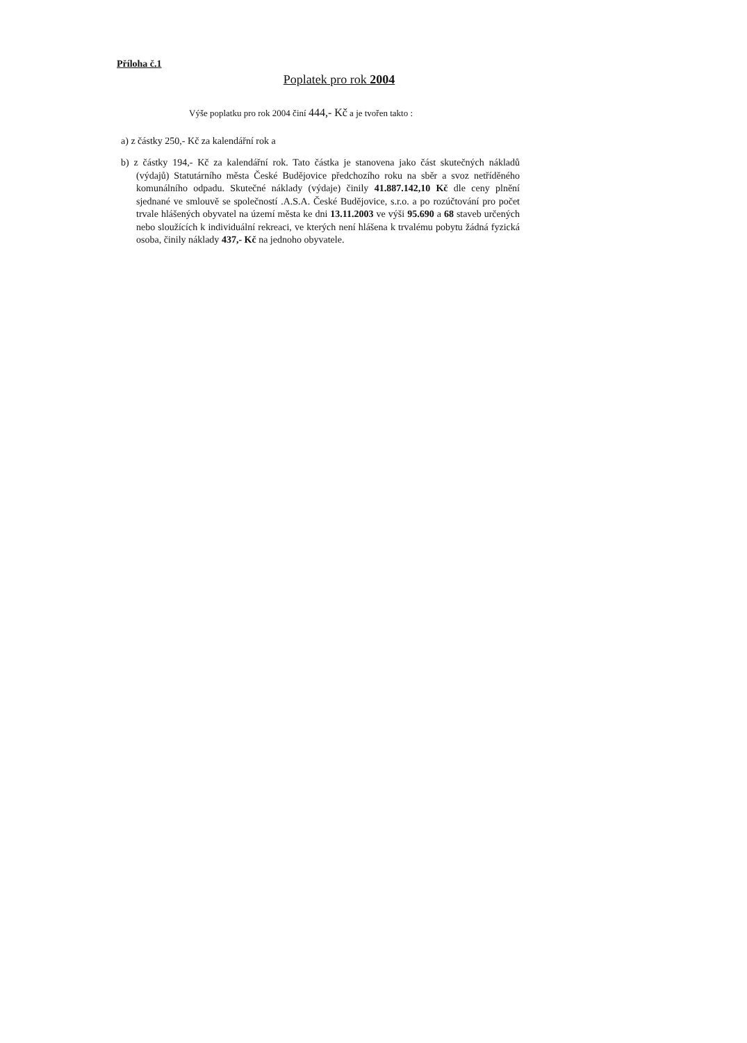Příloha č.1
Poplatek pro rok 2004
Výše poplatku pro rok 2004 činí 444,- Kč a je tvořen takto :
a) z částky 250,- Kč za kalendářní rok a
b) z částky 194,- Kč za kalendářní rok. Tato částka je stanovena jako část skutečných nákladů (výdajů) Statutárního města České Budějovice předchozího roku na sběr a svoz netříděného komunálního odpadu. Skutečné náklady (výdaje) činily 41.887.142,10 Kč dle ceny plnění sjednané ve smlouvě se společností .A.S.A. České Budějovice, s.r.o. a po rozúčtování pro počet trvale hlášených obyvatel na území města ke dni 13.11.2003 ve výši 95.690 a 68 staveb určených nebo sloužících k individuální rekreaci, ve kterých není hlášena k trvalému pobytu žádná fyzická osoba, činily náklady 437,- Kč na jednoho obyvatele.